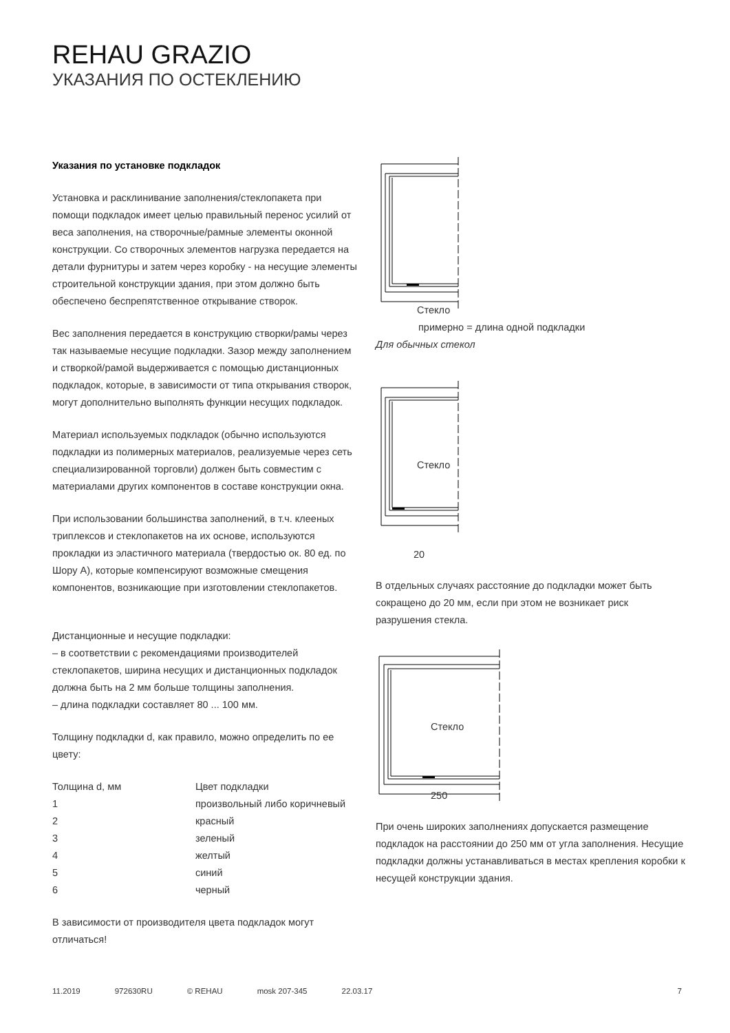REHAU GRAZIO
УКАЗАНИЯ ПО ОСТЕКЛЕНИЮ
Указания по установке подкладок
Установка и расклинивание заполнения/стеклопакета при помощи подкладок имеет целью правильный перенос усилий от веса заполнения, на створочные/рамные элементы оконной конструкции. Со створочных элементов нагрузка передается на детали фурнитуры и затем через коробку - на несущие элементы строительной конструкции здания, при этом должно быть обеспечено беспрепятственное открывание створок.
Вес заполнения передается в конструкцию створки/рамы через так называемые несущие подкладки. Зазор между заполнением и створкой/рамой выдерживается с помощью дистанционных подкладок, которые, в зависимости от типа открывания створок, могут дополнительно выполнять функции несущих подкладок.
Материал используемых подкладок (обычно используются подкладки из полимерных материалов, реализуемые через сеть специализированной торговли) должен быть совместим с материалами других компонентов в составе конструкции окна.
При использовании большинства заполнений, в т.ч. клееных триплексов и стеклопакетов на их основе, используются прокладки из эластичного материала (твердостью ок. 80 ед. по Шору А), которые компенсируют возможные смещения компонентов, возникающие при изготовлении стеклопакетов.
Дистанционные и несущие подкладки:
– в соответствии с рекомендациями производителей стеклопакетов, ширина несущих и дистанционных подкладок должна быть на 2 мм больше толщины заполнения.
– длина подкладки составляет 80 ... 100 мм.
Толщину подкладки d, как правило, можно определить по ее цвету:
| Толщина d, мм | Цвет подкладки |
| --- | --- |
| 1 | произвольный либо коричневый |
| 2 | красный |
| 3 | зеленый |
| 4 | желтый |
| 5 | синий |
| 6 | черный |
В зависимости от производителя цвета подкладок могут отличаться!
Стекло
примерно = длина одной подкладки
Для обычных стекол
Стекло
20
В отдельных случаях расстояние до подкладки может быть сокращено до 20 мм, если при этом не возникает риск разрушения стекла.
Стекло
250
При очень широких заполнениях допускается размещение подкладок на расстоянии до 250 мм от угла заполнения. Несущие подкладки должны устанавливаться в местах крепления коробки к несущей конструкции здания.
11.2019 972630RU © REHAU mosk 207-345 22.03.17 7